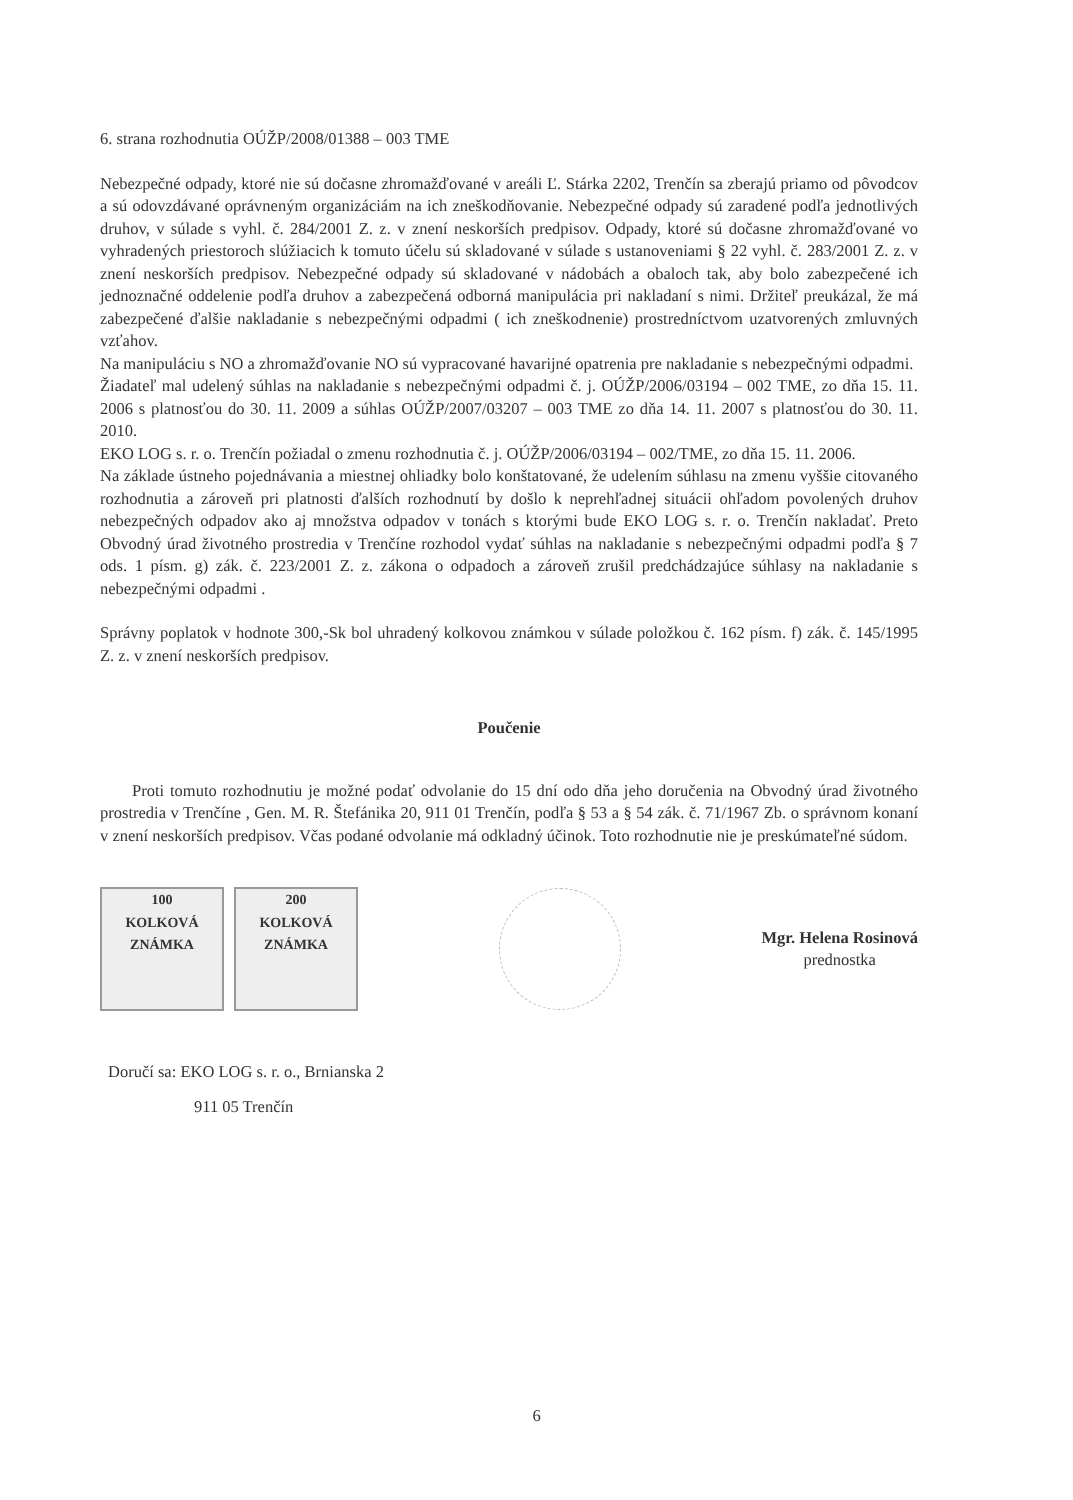6. strana rozhodnutia OÚŽP/2008/01388 – 003 TME
Nebezpečné odpady, ktoré nie sú dočasne zhromažďované v areáli Ľ. Stárka 2202, Trenčín sa zberajú priamo od pôvodcov a sú odovzdávané oprávneným organizáciám na ich zneškodňovanie. Nebezpečné odpady sú zaradené podľa jednotlivých druhov, v súlade s vyhl. č. 284/2001 Z. z. v znení neskorších predpisov. Odpady, ktoré sú dočasne zhromažďované vo vyhradených priestoroch slúžiacich k tomuto účelu sú skladované v súlade s ustanoveniami § 22 vyhl. č. 283/2001 Z. z. v znení neskorších predpisov. Nebezpečné odpady sú skladované v nádobách a obaloch tak, aby bolo zabezpečené ich jednoznačné oddelenie podľa druhov a zabezpečená odborná manipulácia pri nakladaní s nimi. Držiteľ preukázal, že má zabezpečené ďalšie nakladanie s nebezpečnými odpadmi ( ich zneškodnenie) prostredníctvom uzatvorených zmluvných vzťahov.
Na manipuláciu s NO a zhromažďovanie NO sú vypracované havarijné opatrenia pre nakladanie s nebezpečnými odpadmi.
Žiadateľ mal udelený súhlas na nakladanie s nebezpečnými odpadmi č. j. OÚŽP/2006/03194 – 002 TME, zo dňa 15. 11. 2006 s platnosťou do 30. 11. 2009 a súhlas OÚŽP/2007/03207 – 003 TME zo dňa 14. 11. 2007 s platnosťou do 30. 11. 2010.
EKO LOG s. r. o. Trenčín požiadal o zmenu rozhodnutia č. j. OÚŽP/2006/03194 – 002/TME, zo dňa 15. 11. 2006.
Na základe ústneho pojednávania a miestnej ohliadky bolo konštatované, že udelením súhlasu na zmenu vyššie citovaného rozhodnutia a zároveň pri platnosti ďalších rozhodnutí by došlo k neprehľadnej situácii ohľadom povolených druhov nebezpečných odpadov ako aj množstva odpadov v tonách s ktorými bude EKO LOG s. r. o. Trenčín nakladať. Preto Obvodný úrad životného prostredia v Trenčíne rozhodol vydať súhlas na nakladanie s nebezpečnými odpadmi podľa § 7 ods. 1 písm. g) zák. č. 223/2001 Z. z. zákona o odpadoch a zároveň zrušil predchádzajúce súhlasy na nakladanie s nebezpečnými odpadmi .
Správny poplatok v hodnote 300,-Sk bol uhradený kolkovou známkou v súlade položkou č. 162 písm. f) zák. č. 145/1995 Z. z. v znení neskorších predpisov.
Poučenie
Proti tomuto rozhodnutiu je možné podať odvolanie do 15 dní odo dňa jeho doručenia na Obvodný úrad životného prostredia v Trenčíne , Gen. M. R. Štefánika 20, 911 01 Trenčín, podľa § 53 a § 54 zák. č. 71/1967 Zb. o správnom konaní v znení neskorších predpisov. Včas podané odvolanie má odkladný účinok. Toto rozhodnutie nie je preskúmateľné súdom.
100
KOLKOVÁ ZNÁMKA
200
KOLKOVÁ ZNÁMKA
Mgr. Helena Rosinová
prednostka
Doručí sa: EKO LOG s. r. o., Brnianska 2
911 05 Trenčín
6